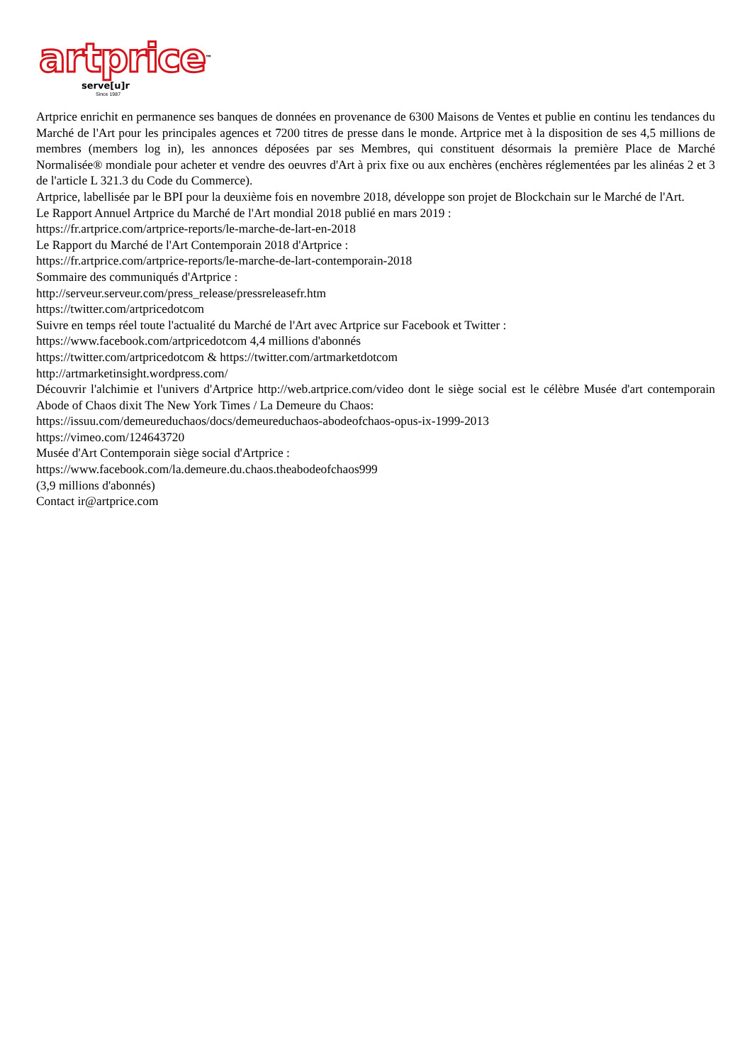artprice™
serve[u]r
Since 1987
Artprice enrichit en permanence ses banques de données en provenance de 6300 Maisons de Ventes et publie en continu les tendances du Marché de l'Art pour les principales agences et 7200 titres de presse dans le monde. Artprice met à la disposition de ses 4,5 millions de membres (members log in), les annonces déposées par ses Membres, qui constituent désormais la première Place de Marché Normalisée® mondiale pour acheter et vendre des oeuvres d'Art à prix fixe ou aux enchères (enchères réglementées par les alinéas 2 et 3 de l'article L 321.3 du Code du Commerce).
Artprice, labellisée par le BPI pour la deuxième fois en novembre 2018, développe son projet de Blockchain sur le Marché de l'Art.
Le Rapport Annuel Artprice du Marché de l'Art mondial 2018 publié en mars 2019 :
https://fr.artprice.com/artprice-reports/le-marche-de-lart-en-2018
Le Rapport du Marché de l'Art Contemporain 2018 d'Artprice :
https://fr.artprice.com/artprice-reports/le-marche-de-lart-contemporain-2018
Sommaire des communiqués d'Artprice :
http://serveur.serveur.com/press_release/pressreleasefr.htm
https://twitter.com/artpricedotcom
Suivre en temps réel toute l'actualité du Marché de l'Art avec Artprice sur Facebook et Twitter :
https://www.facebook.com/artpricedotcom 4,4 millions d'abonnés
https://twitter.com/artpricedotcom & https://twitter.com/artmarketdotcom
http://artmarketinsight.wordpress.com/
Découvrir l'alchimie et l'univers d'Artprice http://web.artprice.com/video dont le siège social est le célèbre Musée d'art contemporain Abode of Chaos dixit The New York Times / La Demeure du Chaos:
https://issuu.com/demeureduchaos/docs/demeureduchaos-abodeofchaos-opus-ix-1999-2013
https://vimeo.com/124643720
Musée d'Art Contemporain siège social d'Artprice :
https://www.facebook.com/la.demeure.du.chaos.theabodeofchaos999
(3,9 millions d'abonnés)
Contact ir@artprice.com